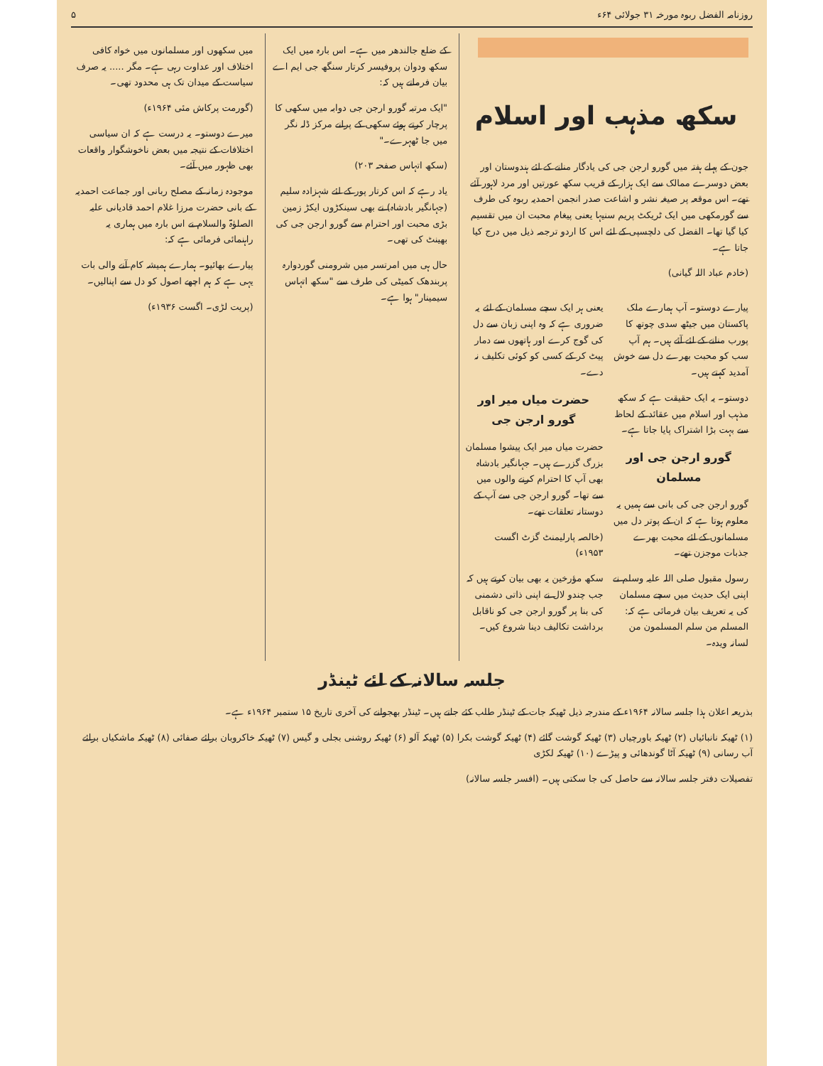روزنامہ الفضل ربوہ مورخہ ۳۱ جولائی ۶۴ء ۵
سکھ مذہب اور اسلام
جون کے پہلے ہفتہ میں گورو ارجن جی کی یادگار منانے کے لئے ہندوستان اور بعض دوسرے ممالک سے ایک ہزار کے قریب سکھ عورتیں اور مرد لاہور آئے تھے۔ اس موقعہ پر صیغہ نشر و اشاعت صدر انجمن احمدیہ ربوہ کی طرف سے گورمکھی میں ایک ٹریکٹ پریم سنیہا یعنی پیغام محبت ان میں تقسیم کیا گیا تھا۔ الفضل کی دلچسپی کے لئے اس کا اردو ترجمہ ذیل میں درج کیا جاتا ہے۔
(خادم عباد اللہ گیانی)
پیارے دوستو۔ آپ ہمارے ملک پاکستان میں جیٹھ سدی چوتھ کا پورب منانے کے لئے آئے ہیں۔ ہم آپ سب کو محبت بھرے دل سے خوش آمدید کہتے ہیں۔
دوستو۔ یہ ایک حقیقت ہے کہ سکھ مذہب اور اسلام میں عقائد کے لحاظ سے بہت بڑا اشتراک پایا جاتا ہے۔
گورو ارجن جی اور مسلمان
گورو ارجن جی کی بانی سے ہمیں یہ معلوم ہوتا ہے کہ ان کے پوتر دل میں مسلمانوں کے لئے محبت بھرے جذبات موجزن تھے۔
رسول مقبول صلی اللہ علیہ وسلم نے اپنی ایک حدیث میں سچے مسلمان کی یہ تعریف بیان فرمائی ہے کہ: المسلم من سلم المسلمون من لسانہ ویدہ۔
یعنی ہر ایک سچے مسلمان کے لئے یہ ضروری ہے کہ وہ اپنی زبان سے دل کی گوج کرے اور ہاتھوں سے دمار پیٹ کر کے کسی کو کوئی تکلیف نہ دے۔
حضرت میاں میر اور گورو ارجن جی
حضرت میاں میر ایک پیشوا مسلمان بزرگ گزرے ہیں۔ جہانگیر بادشاہ بھی آپ کا احترام کرنے والوں میں سے تھا۔ گورو ارجن جی سے آپ کے دوستانہ تعلقات تھے۔
(خالصہ پارلیمنٹ گزٹ اگست ۱۹۵۳ء)
سکھ مؤرخین یہ بھی بیان کرتے ہیں کہ جب چندو لال نے اپنی ذاتی دشمنی کی بنا پر گورو ارجن جی کو ناقابل برداشت تکالیف دینا شروع کیں۔
کے ضلع جالندھر میں ہے۔ اس بارہ میں ایک سکھ ودوان پروفیسر کرتار سنگھ جی ایم اے بیان فرماتے ہیں کہ:
"ایک مرتبہ گورو ارجن جی دوابہ میں سکھی کا پرچار کرتے ہوئے سکھی کے پرانے مرکز ڈلہ نگر میں جا ٹھہرے۔"
(سکھ اتہاس صفحہ ۲۰۳)
یاد رہے کہ اس کرتار پور کے لئے شہزادہ سلیم (جہانگیر بادشاہ) نے بھی سینکڑوں ایکڑ زمین بڑی محبت اور احترام سے گورو ارجن جی کی بھینٹ کی تھی۔
حال ہی میں امرتسر میں شرومنی گوردوارہ پربندھک کمیٹی کی طرف سے "سکھ اتہاس سیمینار" ہوا ہے۔
میں سکھوں اور مسلمانوں میں خواہ کافی اختلاف اور عداوت رہی ہے۔ مگر ..... یہ صرف سیاست کے میدان تک ہی محدود تھی۔
(گورمت پرکاش مئی ۱۹۶۴ء)
میرے دوستو۔ یہ درست ہے کہ ان سیاسی اختلافات کے نتیجہ میں بعض ناخوشگوار واقعات بھی ظہور میں آئے۔
موجودہ زمانہ کے مصلح ربانی اور جماعت احمدیہ کے بانی حضرت مرزا غلام احمد قادیانی علیہ الصلوٰۃ والسلام نے اس بارہ میں ہماری یہ راہنمائی فرمائی ہے کہ:
پیارے بھائیو۔ ہمارے ہمیشہ کام آنے والی بات یہی ہے کہ ہم اچھے اصول کو دل سے اپنالیں۔
(پریت لڑی۔ اگست ۱۹۳۶ء)
جلسہ سالانہ کے لئے ٹینڈر
بذریعہ اعلان ہذا جلسہ سالانہ ۱۹۶۴ء کے مندرجہ ذیل ٹھیکہ جات کے ٹینڈر طلب کئے جاتے ہیں۔ ٹینڈر بھجوانے کی آخری تاریخ ۱۵ ستمبر ۱۹۶۴ء ہے۔
(۱) ٹھیکہ نانبائیاں (۲) ٹھیکہ باورچیاں (۳) ٹھیکہ گوشت گائے (۴) ٹھیکہ گوشت بکرا (۵) ٹھیکہ آلو (۶) ٹھیکہ روشنی بجلی و گیس (۷) ٹھیکہ خاکروبان برائے صفائی (۸) ٹھیکہ ماشکیاں برائے آب رسانی (۹) ٹھیکہ آٹا گوندھائی و پیڑے (۱۰) ٹھیکہ لکڑی
تفصیلات دفتر جلسہ سالانہ سے حاصل کی جا سکتی ہیں۔ (افسر جلسہ سالانہ)